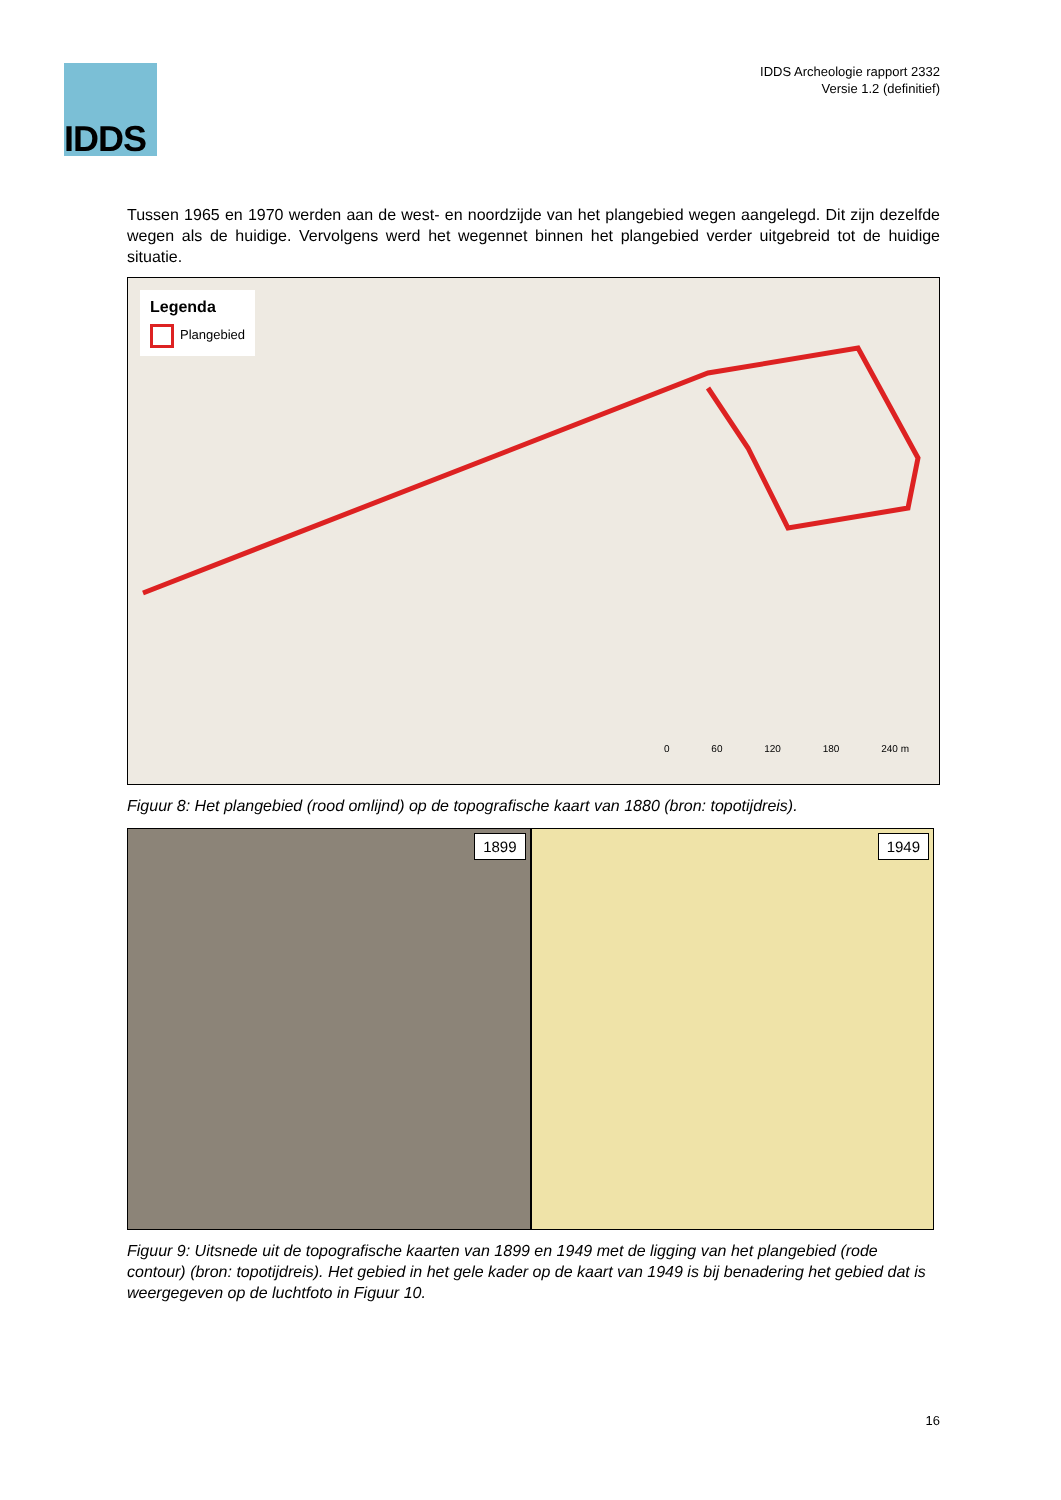IDDS
IDDS Archeologie rapport 2332
Versie 1.2 (definitief)
Tussen 1965 en 1970 werden aan de west- en noordzijde van het plangebied wegen aangelegd. Dit zijn dezelfde wegen als de huidige. Vervolgens werd het wegennet binnen het plangebied verder uitgebreid tot de huidige situatie.
Legenda
Plangebied
0 60 120 180 240 m
Figuur 8: Het plangebied (rood omlijnd) op de topografische kaart van 1880 (bron: topotijdreis).
1899
1949
Figuur 9: Uitsnede uit de topografische kaarten van 1899 en 1949 met de ligging van het plangebied (rode contour) (bron: topotijdreis). Het gebied in het gele kader op de kaart van 1949 is bij benadering het gebied dat is weergegeven op de luchtfoto in Figuur 10.
16